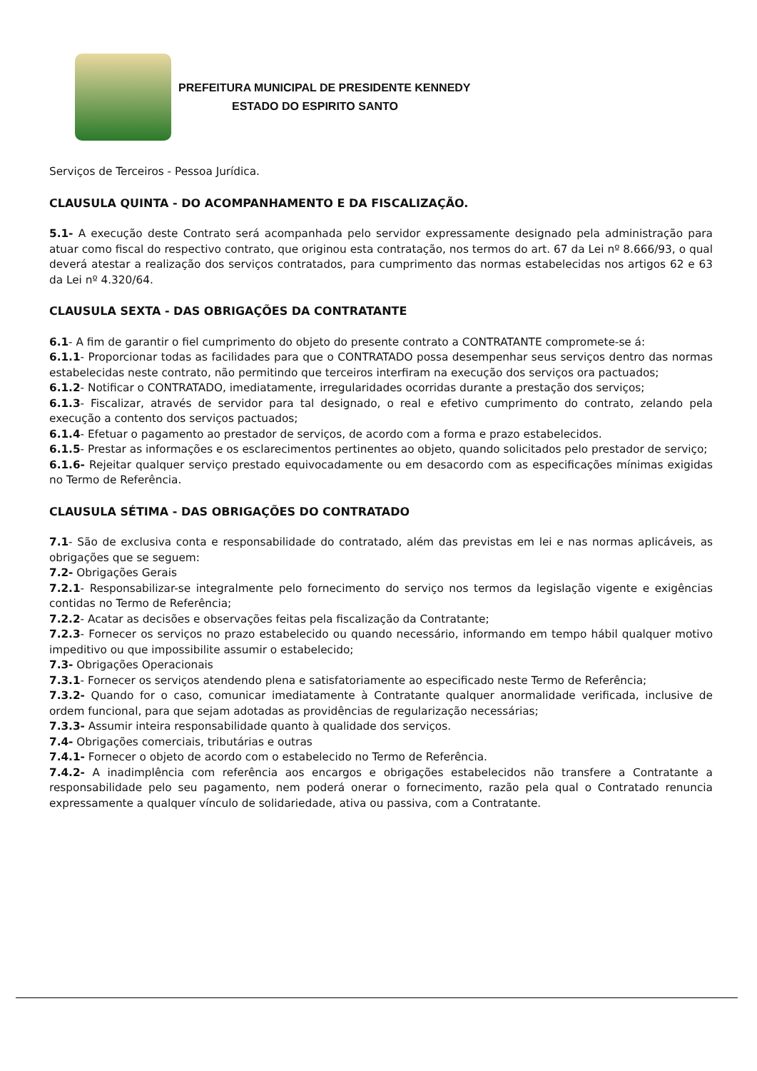PREFEITURA MUNICIPAL DE PRESIDENTE KENNEDY
ESTADO DO ESPIRITO SANTO
Serviços de Terceiros - Pessoa Jurídica.
CLAUSULA QUINTA - DO ACOMPANHAMENTO E DA FISCALIZAÇÃO.
5.1- A execução deste Contrato será acompanhada pelo servidor expressamente designado pela administração para atuar como fiscal do respectivo contrato, que originou esta contratação, nos termos do art. 67 da Lei nº 8.666/93, o qual deverá atestar a realização dos serviços contratados, para cumprimento das normas estabelecidas nos artigos 62 e 63 da Lei nº 4.320/64.
CLAUSULA SEXTA - DAS OBRIGAÇÕES DA CONTRATANTE
6.1- A fim de garantir o fiel cumprimento do objeto do presente contrato a CONTRATANTE compromete-se á:
6.1.1- Proporcionar todas as facilidades para que o CONTRATADO possa desempenhar seus serviços dentro das normas estabelecidas neste contrato, não permitindo que terceiros interfiram na execução dos serviços ora pactuados;
6.1.2- Notificar o CONTRATADO, imediatamente, irregularidades ocorridas durante a prestação dos serviços;
6.1.3- Fiscalizar, através de servidor para tal designado, o real e efetivo cumprimento do contrato, zelando pela execução a contento dos serviços pactuados;
6.1.4- Efetuar o pagamento ao prestador de serviços, de acordo com a forma e prazo estabelecidos.
6.1.5- Prestar as informações e os esclarecimentos pertinentes ao objeto, quando solicitados pelo prestador de serviço;
6.1.6- Rejeitar qualquer serviço prestado equivocadamente ou em desacordo com as especificações mínimas exigidas no Termo de Referência.
CLAUSULA SÉTIMA - DAS OBRIGAÇÕES DO CONTRATADO
7.1- São de exclusiva conta e responsabilidade do contratado, além das previstas em lei e nas normas aplicáveis, as obrigações que se seguem:
7.2- Obrigações Gerais
7.2.1- Responsabilizar-se integralmente pelo fornecimento do serviço nos termos da legislação vigente e exigências contidas no Termo de Referência;
7.2.2- Acatar as decisões e observações feitas pela fiscalização da Contratante;
7.2.3- Fornecer os serviços no prazo estabelecido ou quando necessário, informando em tempo hábil qualquer motivo impeditivo ou que impossibilite assumir o estabelecido;
7.3- Obrigações Operacionais
7.3.1- Fornecer os serviços atendendo plena e satisfatoriamente ao especificado neste Termo de Referência;
7.3.2- Quando for o caso, comunicar imediatamente à Contratante qualquer anormalidade verificada, inclusive de ordem funcional, para que sejam adotadas as providências de regularização necessárias;
7.3.3- Assumir inteira responsabilidade quanto à qualidade dos serviços.
7.4- Obrigações comerciais, tributárias e outras
7.4.1- Fornecer o objeto de acordo com o estabelecido no Termo de Referência.
7.4.2- A inadimplência com referência aos encargos e obrigações estabelecidos não transfere a Contratante a responsabilidade pelo seu pagamento, nem poderá onerar o fornecimento, razão pela qual o Contratado renuncia expressamente a qualquer vínculo de solidariedade, ativa ou passiva, com a Contratante.